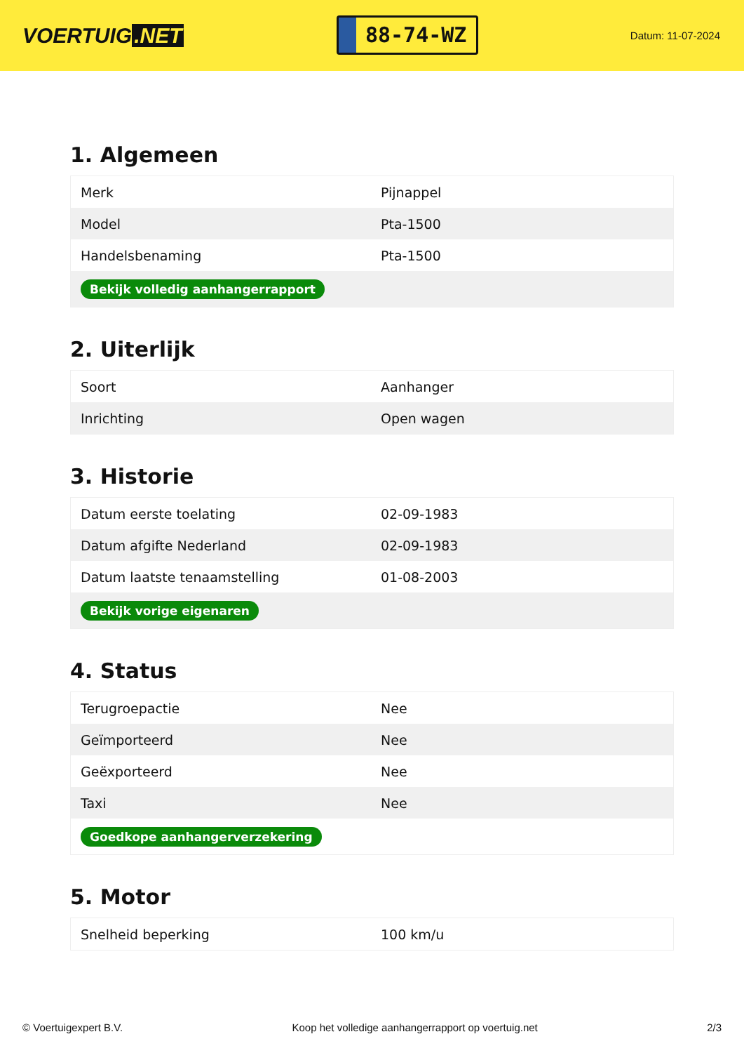VOERTUIG.NET
88-74-WZ
Datum: 11-07-2024
1. Algemeen
| Merk | Pijnappel |
| Model | Pta-1500 |
| Handelsbenaming | Pta-1500 |
| Bekijk volledig aanhangerrapport | |
2. Uiterlijk
| Soort | Aanhanger |
| Inrichting | Open wagen |
3. Historie
| Datum eerste toelating | 02-09-1983 |
| Datum afgifte Nederland | 02-09-1983 |
| Datum laatste tenaamstelling | 01-08-2003 |
| Bekijk vorige eigenaren | |
4. Status
| Terugroepactie | Nee |
| Geïmporteerd | Nee |
| Geëxporteerd | Nee |
| Taxi | Nee |
| Goedkope aanhangerverzekering | |
5. Motor
| Snelheid beperking | 100 km/u |
© Voertuigexpert B.V. Koop het volledige aanhangerrapport op voertuig.net 2/3